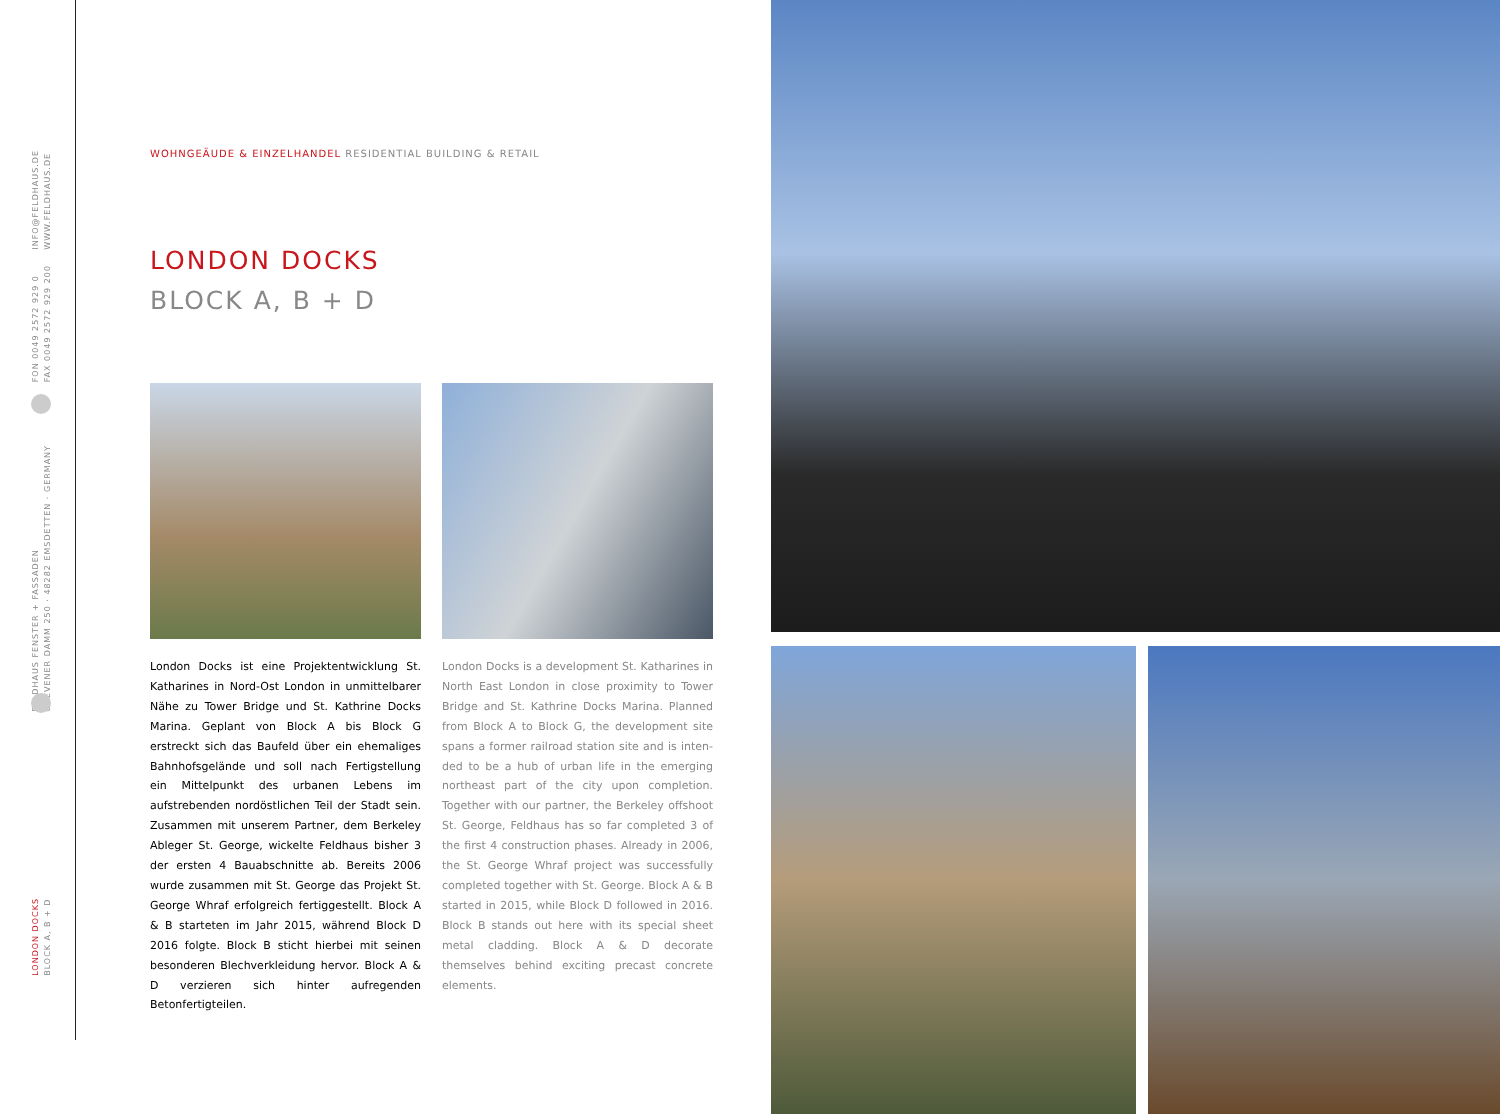INFO@FELDHAUS.DE
WWW.FELDHAUS.DE
FON 0049 2572 929 0
FAX 0049 2572 929 200
FELDHAUS FENSTER + FASSADEN
GREVENER DAMM 250 · 48282 EMSDETTEN · GERMANY
LONDON DOCKS
BLOCK A, B + D
WOHNGEÄUDE & EINZELHANDEL RESIDENTIAL BUILDING & RETAIL
LONDON DOCKS
BLOCK A, B + D
London Docks ist eine Projektentwicklung St. Katharines in Nord-Ost London in unmittelbarer Nähe zu Tower Bridge und St. Kathrine Docks Marina. Geplant von Block A bis Block G erstreckt sich das Baufeld über ein ehemaliges Bahnhofs­gelände und soll nach Fertigstellung ein Mittel­punkt des urbanen Lebens im aufstrebenden nordöstlichen Teil der Stadt sein. Zusammen mit unserem Partner, dem Berkeley Ableger St. George, wickelte Feldhaus bisher 3 der ersten 4 Bauabschnitte ab. Bereits 2006 wurde zusammen mit St. George das Projekt St. George Whraf erfolg­reich fertiggestellt. Block A & B starteten im Jahr 2015, während Block D 2016 folgte. Block B sticht hierbei mit seinen besonderen Blechverkleidung hervor. Block A & D verzieren sich hinter aufregen­den Betonfertigteilen.
London Docks is a development St. Katharines in North East London in close proximity to Tower Bridge and St. Kathrine Docks Marina. Planned from Block A to Block G, the development site spans a former railroad station site and is inten­ded to be a hub of urban life in the emerging northeast part of the city upon completion. Together with our partner, the Berkeley offshoot St. George, Feldhaus has so far completed 3 of the first 4 construction phases. Already in 2006, the St. George Whraf project was successfully completed together with St. George. Block A & B started in 2015, while Block D followed in 2016. Block B stands out here with its special sheet metal cladding. Block A & D decorate themselves behind exciting precast concrete elements.